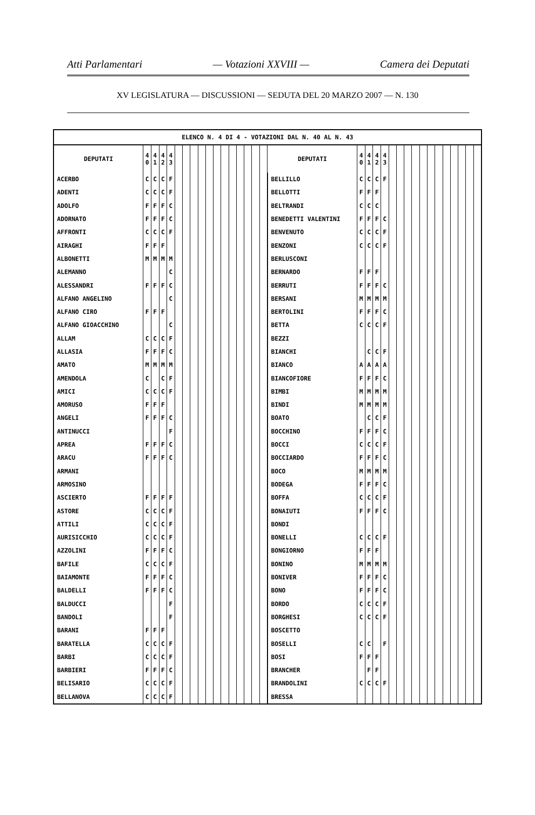Atti Parlamentari — Votazioni XXVIII — Camera dei Deputati
XV LEGISLATURA — DISCUSSIONI — SEDUTA DEL 20 MARZO 2007 — N. 130
| ELENCO N. 4 DI 4 - VOTAZIONI DAL N. 40 AL N. 43 | | | | | | | | | | | | | | | | | | | | | | | | | | | | | | | | | |
| --- | --- | --- | --- | --- | --- | --- | --- | --- | --- | --- | --- | --- | --- | --- | --- | --- | --- | --- | --- | --- | --- | --- | --- | --- | --- | --- | --- | --- | --- | --- | --- | --- | --- |
| DEPUTATI | 4 0 | 4 1 | 4 2 | 4 3 | | | | | | | | | | | | | DEPUTATI | 4 0 | 4 1 | 4 2 | 4 3 | | | | | | | | | | | | |
| ACERBO | C | C | C | F | | | | | | | | | | | | | BELLILLO | C | C | C | F | | | | | | | | | | | | |
| ADENTI | C | C | C | F | | | | | | | | | | | | | BELLOTTI | F | F | F | | | | | | | | | | | | | |
| ADOLFO | F | F | F | C | | | | | | | | | | | | | BELTRANDI | C | C | C | | | | | | | | | | | | | |
| ADORNATO | F | F | F | C | | | | | | | | | | | | | BENEDETTI VALENTINI | F | F | F | C | | | | | | | | | | | | |
| AFFRONTI | C | C | C | F | | | | | | | | | | | | | BENVENUTO | C | C | C | F | | | | | | | | | | | | |
| AIRAGHI | F | F | F | | | | | | | | | | | | | | BENZONI | C | C | C | F | | | | | | | | | | | | |
| ALBONETTI | M | M | M | M | | | | | | | | | | | | | BERLUSCONI | | | | | | | | | | | | | | | | |
| ALEMANNO | | | | C | | | | | | | | | | | | | BERNARDO | F | F | F | | | | | | | | | | | | | |
| ALESSANDRI | F | F | F | C | | | | | | | | | | | | | BERRUTI | F | F | F | C | | | | | | | | | | | | |
| ALFANO ANGELINO | | | | C | | | | | | | | | | | | | BERSANI | M | M | M | M | | | | | | | | | | | | |
| ALFANO CIRO | F | F | F | | | | | | | | | | | | | | BERTOLINI | F | F | F | C | | | | | | | | | | | | |
| ALFANO GIOACCHINO | | | | C | | | | | | | | | | | | | BETTA | C | C | C | F | | | | | | | | | | | | |
| ALLAM | C | C | C | F | | | | | | | | | | | | | BEZZI | | | | | | | | | | | | | | | | |
| ALLASIA | F | F | F | C | | | | | | | | | | | | | BIANCHI | | C | C | F | | | | | | | | | | | | |
| AMATO | M | M | M | M | | | | | | | | | | | | | BIANCO | A | A | A | A | | | | | | | | | | | | |
| AMENDOLA | C | | C | F | | | | | | | | | | | | | BIANCOFIORE | F | F | F | C | | | | | | | | | | | | |
| AMICI | C | C | C | F | | | | | | | | | | | | | BIMBI | M | M | M | M | | | | | | | | | | | | |
| AMORUSO | F | F | F | | | | | | | | | | | | | | BINDI | M | M | M | M | | | | | | | | | | | | |
| ANGELI | F | F | F | C | | | | | | | | | | | | | BOATO | | C | C | F | | | | | | | | | | | | |
| ANTINUCCI | | | | F | | | | | | | | | | | | | BOCCHINO | F | F | F | C | | | | | | | | | | | | |
| APREA | F | F | F | C | | | | | | | | | | | | | BOCCI | C | C | C | F | | | | | | | | | | | | |
| ARACU | F | F | F | C | | | | | | | | | | | | | BOCCIARDO | F | F | F | C | | | | | | | | | | | | |
| ARMANI | | | | | | | | | | | | | | | | | BOCO | M | M | M | M | | | | | | | | | | | | |
| ARMOSINO | | | | | | | | | | | | | | | | | BODEGA | F | F | F | C | | | | | | | | | | | | |
| ASCIERTO | F | F | F | F | | | | | | | | | | | | | BOFFA | C | C | C | F | | | | | | | | | | | | |
| ASTORE | C | C | C | F | | | | | | | | | | | | | BONAIUTI | F | F | F | C | | | | | | | | | | | | |
| ATTILI | C | C | C | F | | | | | | | | | | | | | BONDI | | | | | | | | | | | | | | | | |
| AURISICCHIO | C | C | C | F | | | | | | | | | | | | | BONELLI | C | C | C | F | | | | | | | | | | | | |
| AZZOLINI | F | F | F | C | | | | | | | | | | | | | BONGIORNO | F | F | F | | | | | | | | | | | | | |
| BAFILE | C | C | C | F | | | | | | | | | | | | | BONINO | M | M | M | M | | | | | | | | | | | | |
| BAIAMONTE | F | F | F | C | | | | | | | | | | | | | BONIVER | F | F | F | C | | | | | | | | | | | | |
| BALDELLI | F | F | F | C | | | | | | | | | | | | | BONO | F | F | F | C | | | | | | | | | | | | |
| BALDUCCI | | | | F | | | | | | | | | | | | | BORDO | C | C | C | F | | | | | | | | | | | | |
| BANDOLI | | | | F | | | | | | | | | | | | | BORGHESI | C | C | C | F | | | | | | | | | | | | |
| BARANI | F | F | F | | | | | | | | | | | | | | BOSCETTO | | | | | | | | | | | | | | | | |
| BARATELLA | C | C | C | F | | | | | | | | | | | | | BOSELLI | C | C | | F | | | | | | | | | | | | |
| BARBI | C | C | C | F | | | | | | | | | | | | | BOSI | F | F | F | | | | | | | | | | | | | |
| BARBIERI | F | F | F | C | | | | | | | | | | | | | BRANCHER | | F | F | | | | | | | | | | | | | |
| BELISARIO | C | C | C | F | | | | | | | | | | | | | BRANDOLINI | C | C | C | F | | | | | | | | | | | | |
| BELLANOVA | C | C | C | F | | | | | | | | | | | | | BRESSA | | | | | | | | | | | | | | | | |